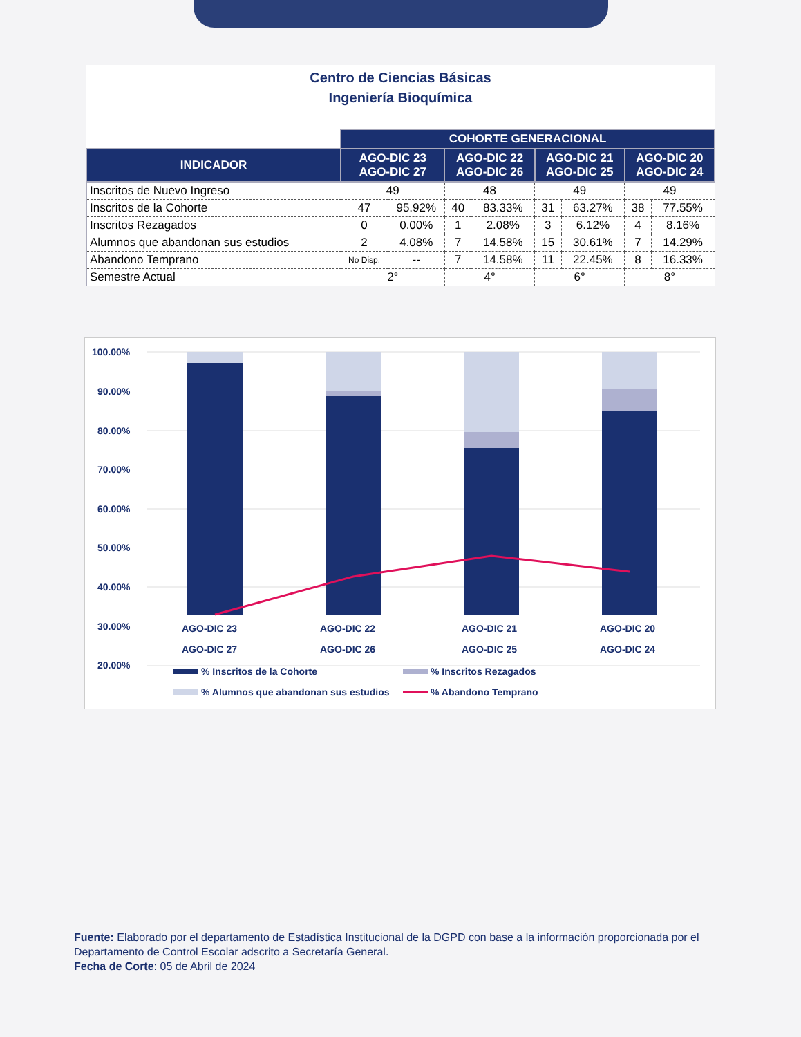Centro de Ciencias Básicas
Ingeniería Bioquímica
| | COHORTE GENERACIONAL | | | | | | | |
| INDICADOR | AGO-DIC 23 AGO-DIC 27 | | AGO-DIC 22 AGO-DIC 26 | | AGO-DIC 21 AGO-DIC 25 | | AGO-DIC 20 AGO-DIC 24 | |
| Inscritos de Nuevo Ingreso | 49 | | 48 | | 49 | | 49 | |
| Inscritos de la Cohorte | 47 | 95.92% | 40 | 83.33% | 31 | 63.27% | 38 | 77.55% |
| Inscritos Rezagados | 0 | 0.00% | 1 | 2.08% | 3 | 6.12% | 4 | 8.16% |
| Alumnos que abandonan sus estudios | 2 | 4.08% | 7 | 14.58% | 15 | 30.61% | 7 | 14.29% |
| Abandono Temprano | No Disp. | -- | 7 | 14.58% | 11 | 22.45% | 8 | 16.33% |
| Semestre Actual | 2° | | 4° | | 6° | | 8° | |
100.00%
90.00%
80.00%
70.00%
60.00%
50.00%
40.00%
30.00%
20.00%
AGO-DIC 23
AGO-DIC 22
AGO-DIC 21
AGO-DIC 20
AGO-DIC 27
AGO-DIC 26
AGO-DIC 25
AGO-DIC 24
% Inscritos de la Cohorte
% Inscritos Rezagados
% Alumnos que abandonan sus estudios
% Abandono Temprano
Fuente: Elaborado por el departamento de Estadística Institucional de la DGPD con base a la información proporcionada por el Departamento de Control Escolar adscrito a Secretaría General.
Fecha de Corte: 05 de Abril de 2024